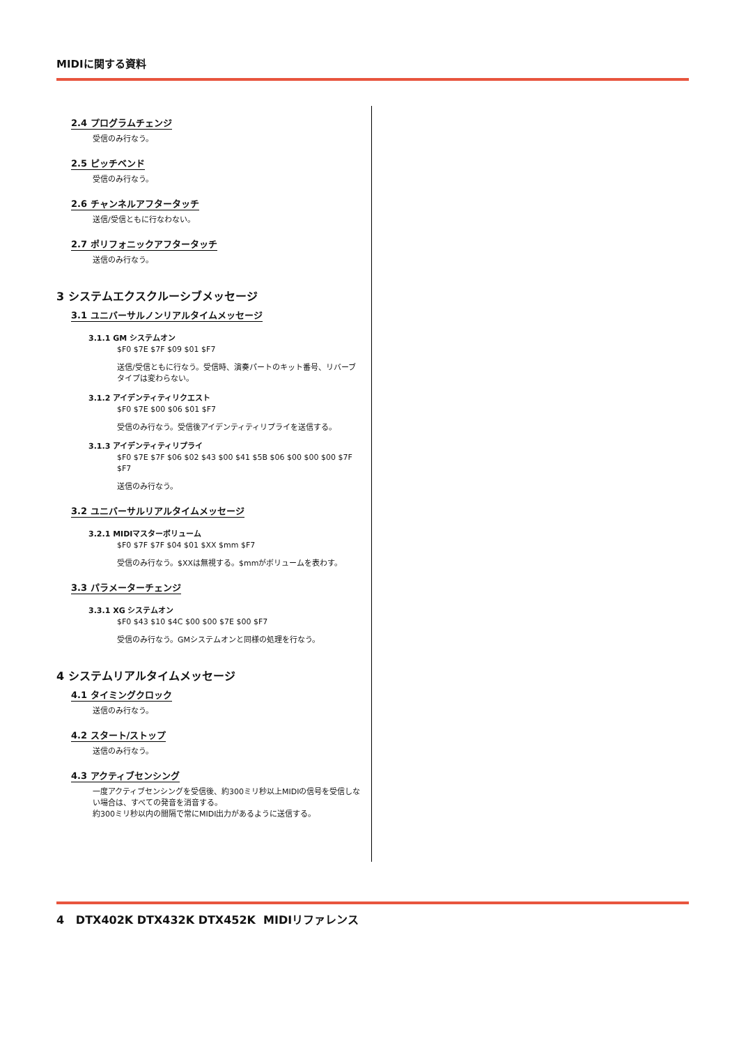MIDIに関する資料
2.4 プログラムチェンジ
受信のみ行なう。
2.5 ピッチベンド
受信のみ行なう。
2.6 チャンネルアフタータッチ
送信/受信ともに行なわない。
2.7 ポリフォニックアフタータッチ
送信のみ行なう。
3 システムエクスクルーシブメッセージ
3.1 ユニバーサルノンリアルタイムメッセージ
3.1.1 GM システムオン
$F0 $7E $7F $09 $01 $F7
送信/受信ともに行なう。受信時、演奏パートのキット番号、リバーブタイプは変わらない。
3.1.2 アイデンティティリクエスト
$F0 $7E $00 $06 $01 $F7
受信のみ行なう。受信後アイデンティティリプライを送信する。
3.1.3 アイデンティティリプライ
$F0 $7E $7F $06 $02 $43 $00 $41 $5B $06 $00 $00 $00 $7F $F7
送信のみ行なう。
3.2 ユニバーサルリアルタイムメッセージ
3.2.1 MIDIマスターボリューム
$F0 $7F $7F $04 $01 $XX $mm $F7
受信のみ行なう。$XXは無視する。$mmがボリュームを表わす。
3.3 パラメーターチェンジ
3.3.1 XG システムオン
$F0 $43 $10 $4C $00 $00 $7E $00 $F7
受信のみ行なう。GMシステムオンと同様の処理を行なう。
4 システムリアルタイムメッセージ
4.1 タイミングクロック
送信のみ行なう。
4.2 スタート/ストップ
送信のみ行なう。
4.3 アクティブセンシング
一度アクティブセンシングを受信後、約300ミリ秒以上MIDIの信号を受信しない場合は、すべての発音を消音する。
約300ミリ秒以内の間隔で常にMIDI出力があるように送信する。
4 DTX402K DTX432K DTX452K MIDIリファレンス